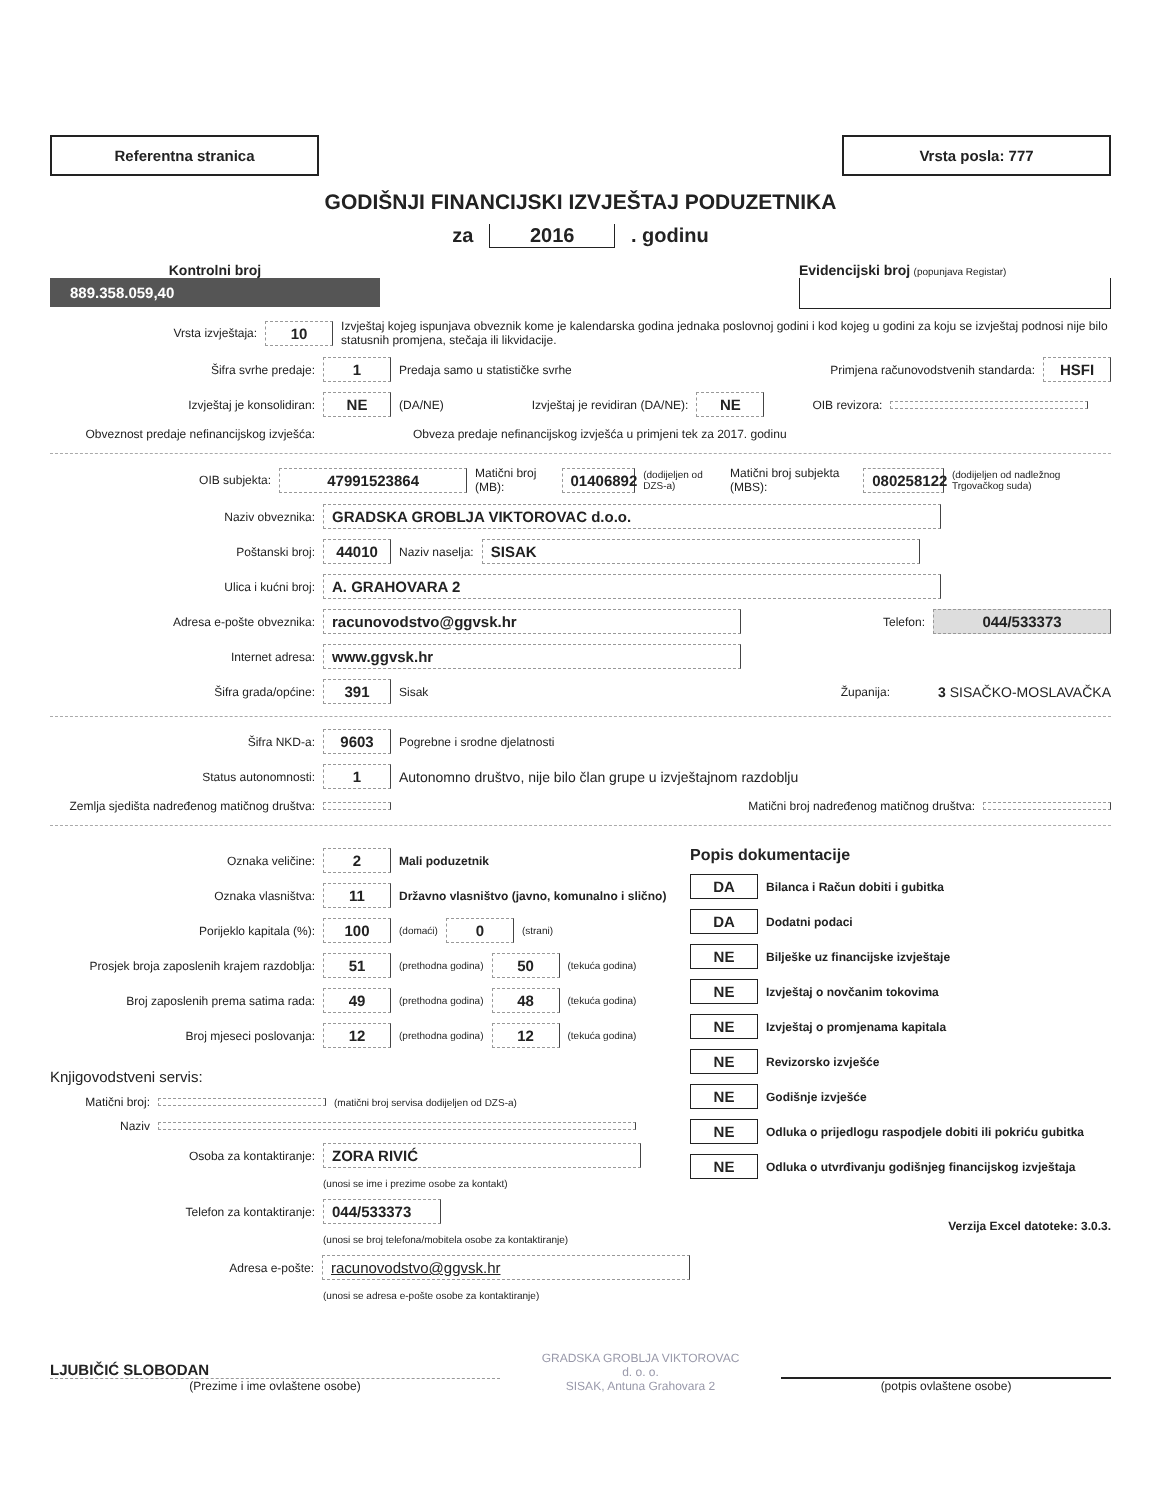Referentna stranica Vrsta posla: 777
GODIŠNJI FINANCIJSKI IZVJEŠTAJ PODUZETNIKA
za 2016 . godinu
Kontrolni broj
889.358.059,40
Evidencijski broj (popunjava Registar)
Vrsta izvještaja: 10 Izvještaj kojeg ispunjava obveznik kome je kalendarska godina jednaka poslovnoj godini i kod kojeg u godini za koju se izvještaj podnosi nije bilo statusnih promjena, stečaja ili likvidacije.
Šifra svrhe predaje: 1 Predaja samo u statističke svrhe Primjena računovodstvenih standarda: HSFI
Izvještaj je konsolidiran: NE (DA/NE) Izvještaj je revidiran (DA/NE): NE OIB revizora:
Obveznost predaje nefinancijskog izvješća: Obveza predaje nefinancijskog izvješća u primjeni tek za 2017. godinu
OIB subjekta: 47991523864 Matični broj (MB): 01406892 (dodijeljen od DZS-a) Matični broj subjekta (MBS): 080258122 (dodijeljen od nadležnog Trgovačkog suda)
Naziv obveznika: GRADSKA GROBLJA VIKTOROVAC d.o.o.
Poštanski broj: 44010 Naziv naselja: SISAK
Ulica i kućni broj: A. GRAHOVARA 2
Adresa e-pošte obveznika: racunovodstvo@ggvsk.hr Telefon: 044/533373
Internet adresa: www.ggvsk.hr
Šifra grada/općine: 391 Sisak Županija: 3 SISAČKO-MOSLAVAČKA
Šifra NKD-a: 9603 Pogrebne i srodne djelatnosti
Status autonomnosti: 1 Autonomno društvo, nije bilo član grupe u izvještajnom razdoblju
Zemlja sjedišta nadređenog matičnog društva: Matični broj nadređenog matičnog društva:
Oznaka veličine: 2 Mali poduzetnik
Oznaka vlasništva: 11 Državno vlasništvo (javno, komunalno i slično)
Porijeklo kapitala (%): 100 (domaći) 0 (strani)
Prosjek broja zaposlenih krajem razdoblja: 51 (prethodna godina) 50 (tekuća godina)
Broj zaposlenih prema satima rada: 49 (prethodna godina) 48 (tekuća godina)
Broj mjeseci poslovanja: 12 (prethodna godina) 12 (tekuća godina)
Knjigovodstveni servis:
Matični broj: (matični broj servisa dodijeljen od DZS-a)
Naziv
Osoba za kontaktiranje: ZORA RIVIĆ
(unosi se ime i prezime osobe za kontakt)
Telefon za kontaktiranje: 044/533373
(unosi se broj telefona/mobitela osobe za kontaktiranje)
Adresa e-pošte: racunovodstvo@ggvsk.hr
(unosi se adresa e-pošte osobe za kontaktiranje)
Popis dokumentacije
DA Bilanca i Račun dobiti i gubitka
DA Dodatni podaci
NE Bilješke uz financijske izvještaje
NE Izvještaj o novčanim tokovima
NE Izvještaj o promjenama kapitala
NE Revizorsko izvješće
NE Godišnje izvješće
NE Odluka o prijedlogu raspodjele dobiti ili pokriću gubitka
NE Odluka o utvrđivanju godišnjeg financijskog izvještaja
Verzija Excel datoteke: 3.0.3.
LJUBIČIĆ SLOBODAN
(Prezime i ime ovlaštene osobe)
GRADSKA GROBLJA VIKTOROVAC
d. o. o.
SISAK, Antuna Grahovara 2
(potpis ovlaštene osobe)